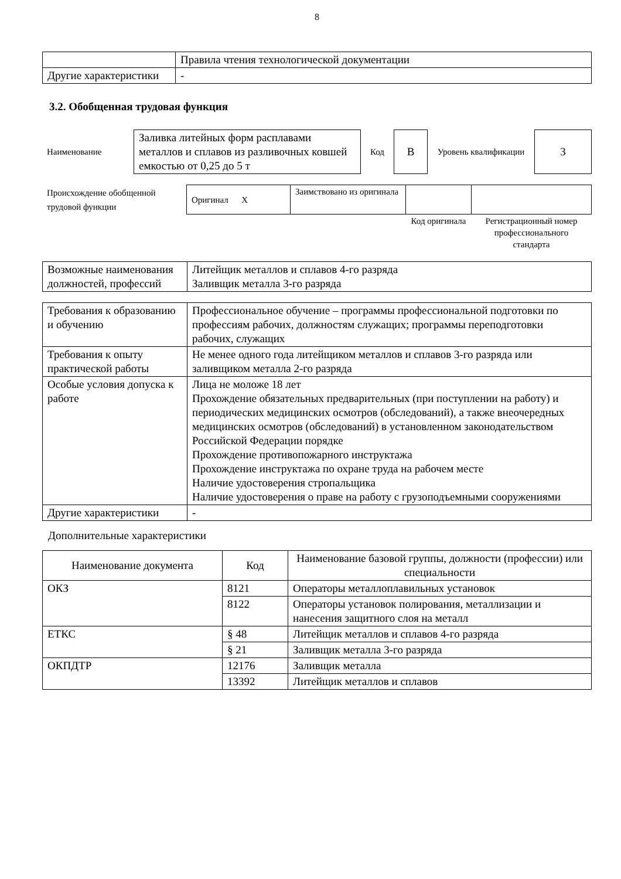8
| | Правила чтения технологической документации |
| Другие характеристики | - |
3.2. Обобщенная трудовая функция
| Наименование | Заливка литейных форм расплавами металлов и сплавов из разливочных ковшей емкостью от 0,25 до 5 т | Код | В | Уровень квалификации | 3 |
| Происхождение обобщенной трудовой функции | Оригинал X | Заимствовано из оригинала | | |
| | | | Код оригинала | Регистрационный номер профессионального стандарта |
| Возможные наименования должностей, профессий | Литейщик металлов и сплавов 4-го разряда Заливщик металла 3-го разряда |
| Требования к образованию и обучению | Профессиональное обучение – программы профессиональной подготовки по профессиям рабочих, должностям служащих; программы переподготовки рабочих, служащих |
| Требования к опыту практической работы | Не менее одного года литейщиком металлов и сплавов 3-го разряда или заливщиком металла 2-го разряда |
| Особые условия допуска к работе | Лица не моложе 18 лет Прохождение обязательных предварительных (при поступлении на работу) и периодических медицинских осмотров (обследований), а также внеочередных медицинских осмотров (обследований) в установленном законодательством Российской Федерации порядке Прохождение противопожарного инструктажа Прохождение инструктажа по охране труда на рабочем месте Наличие удостоверения стропальщика Наличие удостоверения о праве на работу с грузоподъемными сооружениями |
| Другие характеристики | - |
Дополнительные характеристики
| Наименование документа | Код | Наименование базовой группы, должности (профессии) или специальности |
| ОКЗ | 8121 | Операторы металлоплавильных установок |
| | 8122 | Операторы установок полирования, металлизации и нанесения защитного слоя на металл |
| ЕТКС | § 48 | Литейщик металлов и сплавов 4-го разряда |
| | § 21 | Заливщик металла 3-го разряда |
| ОКПДТР | 12176 | Заливщик металла |
| | 13392 | Литейщик металлов и сплавов |